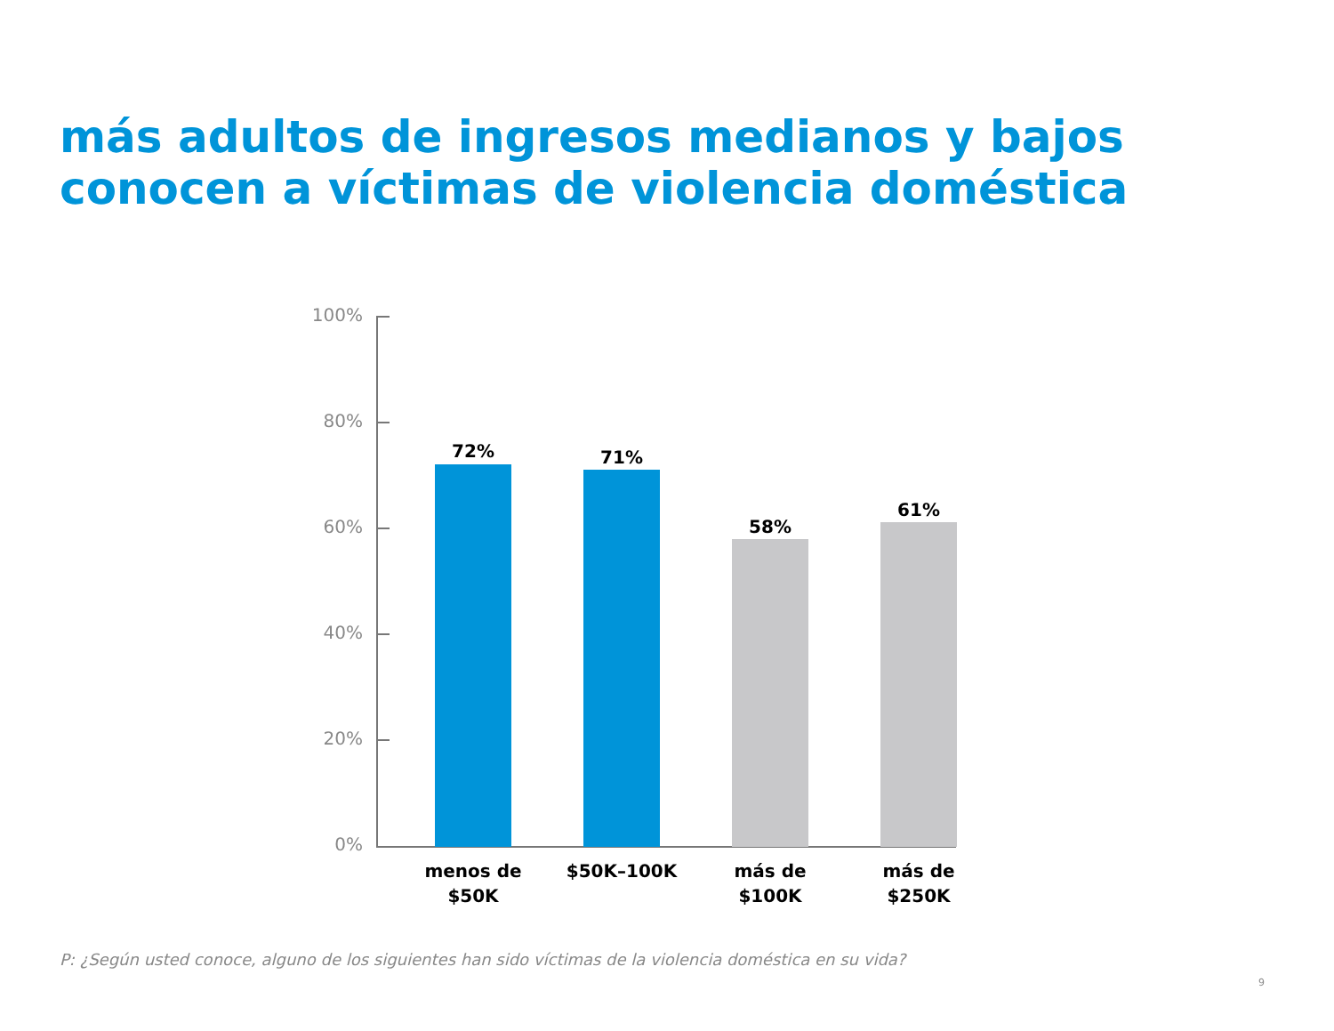más adultos de ingresos medianos y bajos conocen a víctimas de violencia doméstica
100%
80%
60%
40%
20%
0%
72% 71%
58%
61%
menos de
$50K
$50K–100K
más de
$100K
más de
$250K
P: ¿Según usted conoce, alguno de los siguientes han sido víctimas de la violencia doméstica en su vida?
9